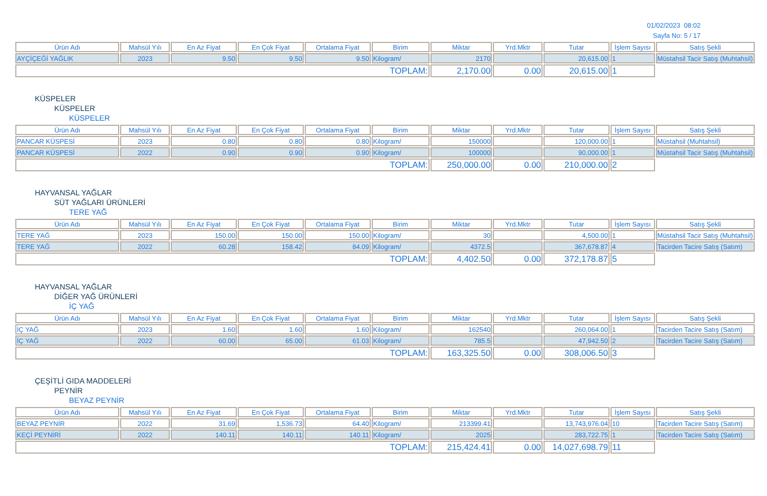01/02/2023 08:02
Sayfa No: 5 / 17
| Ürün Adı | Mahsül Yılı | En Az Fiyat | En Çok Fiyat | Ortalama Fiyat | Birim | Miktar | Yrd.Mktr | Tutar | İşlem Sayısı | Satış Şekli |
| --- | --- | --- | --- | --- | --- | --- | --- | --- | --- | --- |
| AYÇİÇEĞİ YAĞLIK | 2023 | 9.50 | 9.50 | 9.50 | Kilogram/ | 2170 | | 20,615.00 | 1 | Müstahsil Tacir Satış (Muhtahsil) |
| TOPLAM: | | | | | | 2,170.00 | 0.00 | 20,615.00 | 1 | |
KÜSPELER
KÜSPELER
KÜSPELER
| Ürün Adı | Mahsül Yılı | En Az Fiyat | En Çok Fiyat | Ortalama Fiyat | Birim | Miktar | Yrd.Mktr | Tutar | İşlem Sayısı | Satış Şekli |
| --- | --- | --- | --- | --- | --- | --- | --- | --- | --- | --- |
| PANCAR KÜSPESİ | 2023 | 0.80 | 0.80 | 0.80 | Kilogram/ | 150000 | | 120,000.00 | 1 | Müstahsil (Muhtahsil) |
| PANCAR KÜSPESİ | 2022 | 0.90 | 0.90 | 0.90 | Kilogram/ | 100000 | | 90,000.00 | 1 | Müstahsil Tacir Satış (Muhtahsil) |
| TOPLAM: | | | | | | 250,000.00 | 0.00 | 210,000.00 | 2 | |
HAYVANSAL YAĞLAR
SÜT YAĞLARI ÜRÜNLERİ
TERE YAĞ
| Ürün Adı | Mahsül Yılı | En Az Fiyat | En Çok Fiyat | Ortalama Fiyat | Birim | Miktar | Yrd.Mktr | Tutar | İşlem Sayısı | Satış Şekli |
| --- | --- | --- | --- | --- | --- | --- | --- | --- | --- | --- |
| TERE YAĞ | 2023 | 150.00 | 150.00 | 150.00 | Kilogram/ | 30 | | 4,500.00 | 1 | Müstahsil Tacir Satış (Muhtahsil) |
| TERE YAĞ | 2022 | 60.28 | 158.42 | 84.09 | Kilogram/ | 4372.5 | | 367,678.87 | 4 | Tacirden Tacire Satış (Satım) |
| TOPLAM: | | | | | | 4,402.50 | 0.00 | 372,178.87 | 5 | |
HAYVANSAL YAĞLAR
DİĞER YAĞ ÜRÜNLERİ
İÇ YAĞ
| Ürün Adı | Mahsül Yılı | En Az Fiyat | En Çok Fiyat | Ortalama Fiyat | Birim | Miktar | Yrd.Mktr | Tutar | İşlem Sayısı | Satış Şekli |
| --- | --- | --- | --- | --- | --- | --- | --- | --- | --- | --- |
| İÇ YAĞ | 2023 | 1.60 | 1.60 | 1.60 | Kilogram/ | 162540 | | 260,064.00 | 1 | Tacirden Tacire Satış (Satım) |
| İÇ YAĞ | 2022 | 60.00 | 65.00 | 61.03 | Kilogram/ | 785.5 | | 47,942.50 | 2 | Tacirden Tacire Satış (Satım) |
| TOPLAM: | | | | | | 163,325.50 | 0.00 | 308,006.50 | 3 | |
ÇEŞİTLİ GIDA MADDELERİ
PEYNİR
BEYAZ PEYNİR
| Ürün Adı | Mahsül Yılı | En Az Fiyat | En Çok Fiyat | Ortalama Fiyat | Birim | Miktar | Yrd.Mktr | Tutar | İşlem Sayısı | Satış Şekli |
| --- | --- | --- | --- | --- | --- | --- | --- | --- | --- | --- |
| BEYAZ PEYNİR | 2022 | 31.69 | 1,536.73 | 64.40 | Kilogram/ | 213399.41 | | 13,743,976.04 | 10 | Tacirden Tacire Satış (Satım) |
| KEÇİ PEYNİRİ | 2022 | 140.11 | 140.11 | 140.11 | Kilogram/ | 2025 | | 283,722.75 | 1 | Tacirden Tacire Satış (Satım) |
| TOPLAM: | | | | | | 215,424.41 | 0.00 | 14,027,698.79 | 11 | |